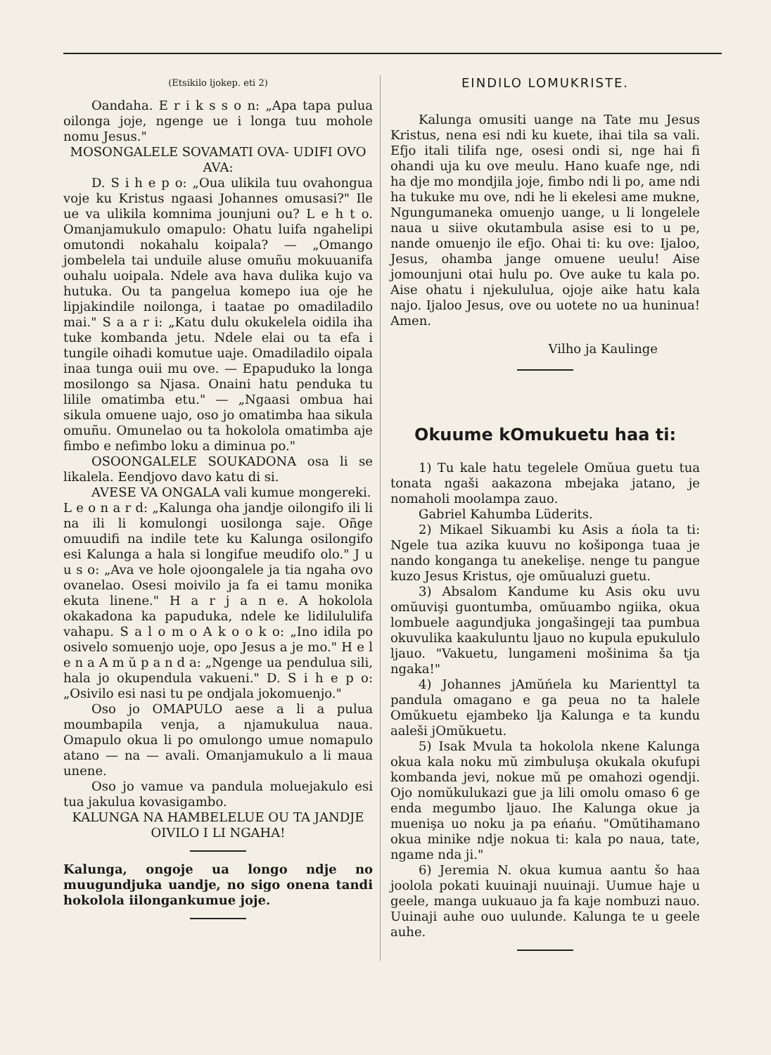(Etsikilo ljokep. eti 2)
Oandaha. E r i k s s o n: „Apa tapa pulua oilonga joje, ngenge ue i longa tuu mohole nomu Jesus."
MOSONGALELE SOVAMATI OVA- UDIFI OVO AVA:
D. S i h e p o: „Oua ulikila tuu ovahongua voje ku Kristus ngaasi Johannes omusasi?" Ile ue va ulikila komnima jounjuni ou? L e h t o. Omanjamukulo omapulo: Ohatu luifa ngahelipi omutondi nokahalu koipala? — „Omango jombelela tai unduile aluse omuñu mokuuanifa ouhalu uoipala. Ndele ava hava dulika kujo va hutuka. Ou ta pangelua komepo iua oje he lipjakindile noilonga, i taatae po omadiladilo mai." S a a r i: „Katu dulu okukelela oidila iha tuke kombanda jetu. Ndele elai ou ta efa i tungile oihadi komutue uaje. Omadiladilo oipala inaa tunga ouii mu ove. — Epapuduko la longa mosilongo sa Njasa. Onaini hatu penduka tu lilile omatimba etu." — „Ngaasi ombua hai sikula omuene uajo, oso jo omatimba haa sikula omuñu. Omunelao ou ta hokolola omatimba aje fimbo e nefimbo loku a diminua po."
OSOONGALELE SOUKADONA osa li se likalela. Eendjovo davo katu di si.
AVESE VA ONGALA vali kumue mongereki.
L e o n a r d: „Kalunga oha jandje oilongifo ili li na ili li komulongi uosilonga saje. Oñge omuudifi na indile tete ku Kalunga osilongifo esi Kalunga a hala si longifue meudifo olo." J u u s o: „Ava ve hole ojoongalele ja tia ngaha ovo ovanelao. Osesi moivilo ja fa ei tamu monika ekuta linene." H a r j a n e. A hokolola okakadona ka papuduka, ndele ke lidilululifa vahapu. S a l o m o A k o o k o: „Ino idila po osivelo somuenjo uoje, opo Jesus a je mo." H e l e n a A m ŭ p a n d a: „Ngenge ua pendulua sili, hala jo okupendula vakueni." D. S i h e p o: „Osivilo esi nasi tu pe ondjala jokomuenjo."
Oso jo OMAPULO aese a li a pulua moumbapila venja, a njamukulua naua. Omapulo okua li po omulongo umue nomapulo atano — na — avali. Omanjamukulo a li maua unene.
Oso jo vamue va pandula moluejakulo esi tua jakulua kovasigambo.
KALUNGA NA HAMBELELUE OU TA JANDJE OIVILO I LI NGAHA!
Kalunga, ongoje ua longo ndje no muugundjuka uandje, no sigo onena tandi hokolola iilongankumue joje.
EINDILO LOMUKRISTE.
Kalunga omusiti uange na Tate mu Jesus Kristus, nena esi ndi ku kuete, ihai tila sa vali. Efjo itali tilifa nge, osesi ondi si, nge hai fi ohandi uja ku ove meulu. Hano kuafe nge, ndi ha dje mo mondjila joje, fimbo ndi li po, ame ndi ha tukuke mu ove, ndi he li ekelesi ame mukne, Ngungumaneka omuenjo uange, u li longelele naua u siive okutambula asise esi to u pe, nande omuenjo ile efjo. Ohai ti: ku ove: Ijaloo, Jesus, ohamba jange omuene ueulu! Aise jomounjuni otai hulu po. Ove auke tu kala po. Aise ohatu i njekululua, ojoje aike hatu kala najo. Ijaloo Jesus, ove ou uotete no ua huninua! Amen.
Vilho ja Kaulinge
Okuume kOmukuetu haa ti:
1) Tu kale hatu tegelele Omŭua guetu tua tonata ngaši aakazona mbejaka jatano, je nomaholi moolampa zauo.
Gabriel Kahumba Lüderits.
2) Mikael Sikuambi ku Asis a ńola ta ti: Ngele tua azika kuuvu no košiponga tuaa je nando konganga tu anekelişe. nenge tu pangue kuzo Jesus Kristus, oje omŭualuzi guetu.
3) Absalom Kandume ku Asis oku uvu omŭuvişi guontumba, omŭuambo ngiika, okua lombuele aagundjuka jongašingeji taa pumbua okuvulika kaakuluntu ljauo no kupula epukululo ljauo. "Vakuetu, lungameni mošinima ša tja ngaka!"
4) Johannes jAmŭńela ku Marienttyl ta pandula omagano e ga peua no ta halele Omŭkuetu ejambeko lja Kalunga e ta kundu aaleši jOmŭkuetu.
5) Isak Mvula ta hokolola nkene Kalunga okua kala noku mŭ zimbuluşa okukala okufupi kombanda jevi, nokue mŭ pe omahozi ogendji. Ojo nomŭkulukazi gue ja lili omolu omaso 6 ge enda megumbo ljauo. Ihe Kalunga okue ja muenişa uo noku ja pa eńańu. "Omŭtihamano okua minike ndje nokua ti: kala po naua, tate, ngame nda ji."
6) Jeremia N. okua kumua aantu šo haa joolola pokati kuuinaji nuuinaji. Uumue haje u geele, manga uukuauo ja fa kaje nombuzi nauo. Uuinaji auhe ouo uulunde. Kalunga te u geele auhe.